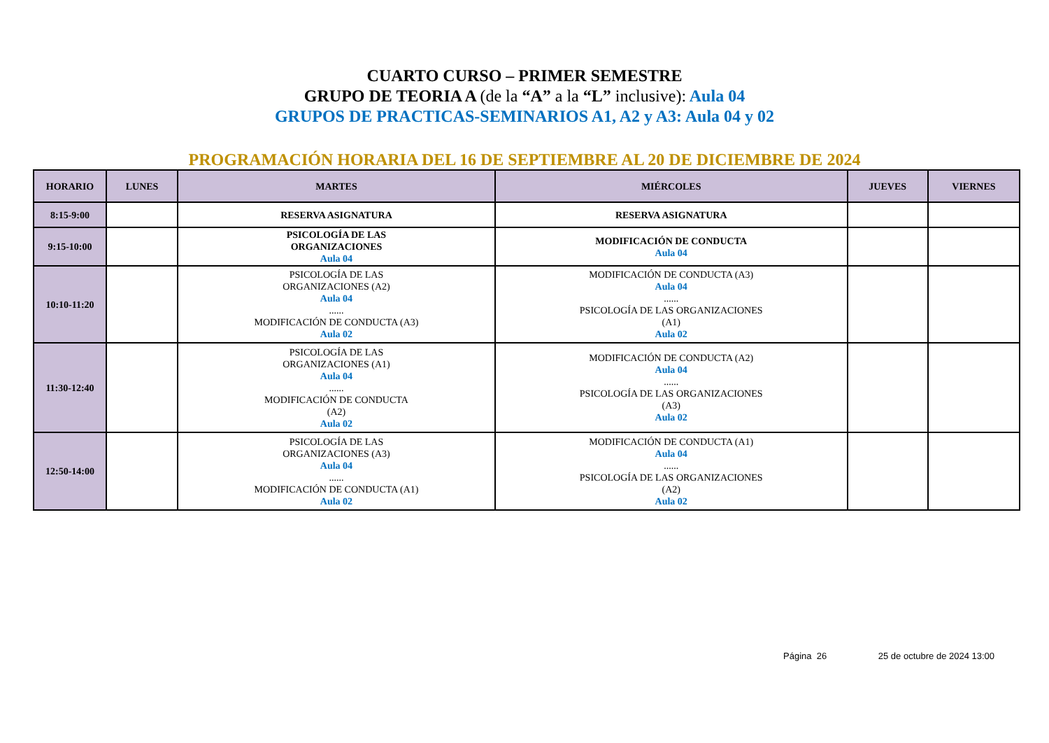CUARTO CURSO – PRIMER SEMESTRE
GRUPO DE TEORIA A (de la “A” a la “L” inclusive): Aula 04
GRUPOS DE PRACTICAS-SEMINARIOS A1, A2 y A3: Aula 04 y 02
PROGRAMACIÓN HORARIA DEL 16 DE SEPTIEMBRE AL 20 DE DICIEMBRE DE 2024
| HORARIO | LUNES | MARTES | MIÉRCOLES | JUEVES | VIERNES |
| --- | --- | --- | --- | --- | --- |
| 8:15-9:00 | | RESERVA ASIGNATURA | RESERVA ASIGNATURA | | |
| 9:15-10:00 | | PSICOLOGÍA DE LAS ORGANIZACIONES Aula 04 | MODIFICACIÓN DE CONDUCTA Aula 04 | | |
| 10:10-11:20 | | PSICOLOGÍA DE LAS ORGANIZACIONES (A2) Aula 04 ...... MODIFICACIÓN DE CONDUCTA (A3) Aula 02 | MODIFICACIÓN DE CONDUCTA (A3) Aula 04 ...... PSICOLOGÍA DE LAS ORGANIZACIONES (A1) Aula 02 | | |
| 11:30-12:40 | | PSICOLOGÍA DE LAS ORGANIZACIONES (A1) Aula 04 ...... MODIFICACIÓN DE CONDUCTA (A2) Aula 02 | MODIFICACIÓN DE CONDUCTA (A2) Aula 04 ...... PSICOLOGÍA DE LAS ORGANIZACIONES (A3) Aula 02 | | |
| 12:50-14:00 | | PSICOLOGÍA DE LAS ORGANIZACIONES (A3) Aula 04 ...... MODIFICACIÓN DE CONDUCTA (A1) Aula 02 | MODIFICACIÓN DE CONDUCTA (A1) Aula 04 ...... PSICOLOGÍA DE LAS ORGANIZACIONES (A2) Aula 02 | | |
Página 26 25 de octubre de 2024 13:00